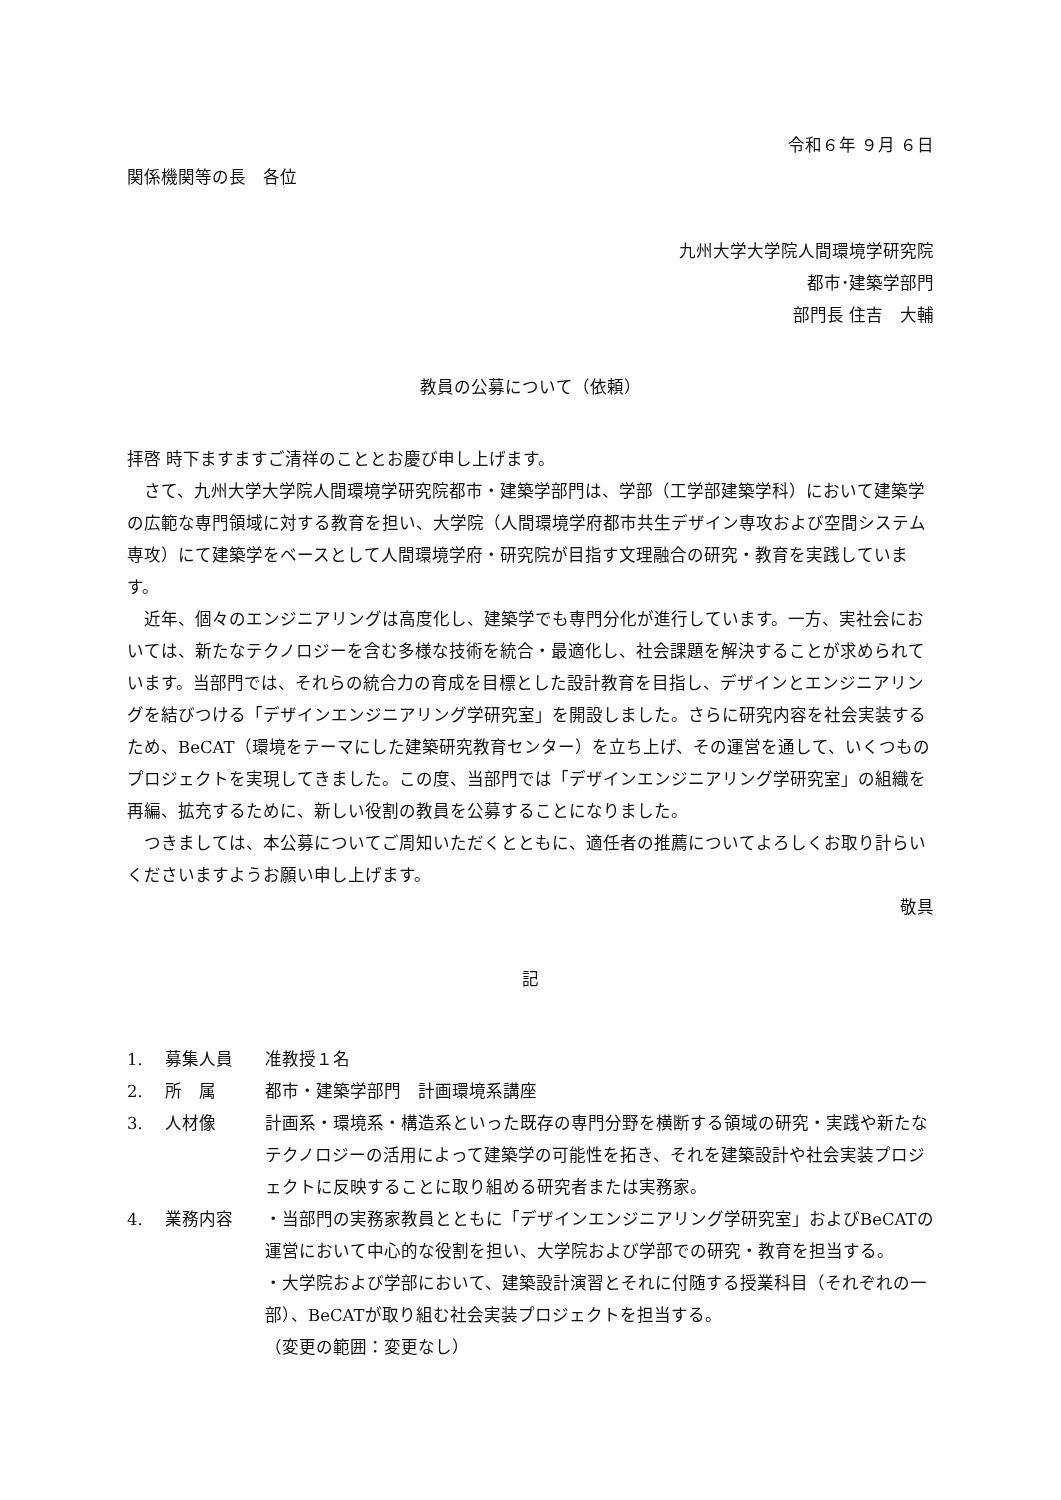令和６年 ９月 ６日
関係機関等の長　各位
九州大学大学院人間環境学研究院
都市･建築学部門
部門長 住吉　大輔
教員の公募について（依頼）
拝啓 時下ますますご清祥のこととお慶び申し上げます。
さて、九州大学大学院人間環境学研究院都市・建築学部門は、学部（工学部建築学科）において建築学の広範な専門領域に対する教育を担い、大学院（人間環境学府都市共生デザイン専攻および空間システム専攻）にて建築学をベースとして人間環境学府・研究院が目指す文理融合の研究・教育を実践しています。
近年、個々のエンジニアリングは高度化し、建築学でも専門分化が進行しています。一方、実社会においては、新たなテクノロジーを含む多様な技術を統合・最適化し、社会課題を解決することが求められています。当部門では、それらの統合力の育成を目標とした設計教育を目指し、デザインとエンジニアリングを結びつける「デザインエンジニアリング学研究室」を開設しました。さらに研究内容を社会実装するため、BeCAT（環境をテーマにした建築研究教育センター）を立ち上げ、その運営を通して、いくつものプロジェクトを実現してきました。この度、当部門では「デザインエンジニアリング学研究室」の組織を再編、拡充するために、新しい役割の教員を公募することになりました。
つきましては、本公募についてご周知いただくとともに、適任者の推薦についてよろしくお取り計らいくださいますようお願い申し上げます。
敬具
記
| 1. | 募集人員 | 准教授１名 |
| 2. | 所 属 | 都市・建築学部門 計画環境系講座 |
| 3. | 人材像 | 計画系・環境系・構造系といった既存の専門分野を横断する領域の研究・実践や新たなテクノロジーの活用によって建築学の可能性を拓き、それを建築設計や社会実装プロジェクトに反映することに取り組める研究者または実務家。 |
| 4. | 業務内容 | ・当部門の実務家教員とともに「デザインエンジニアリング学研究室」およびBeCATの運営において中心的な役割を担い、大学院および学部での研究・教育を担当する。 ・大学院および学部において、建築設計演習とそれに付随する授業科目（それぞれの一部）、BeCATが取り組む社会実装プロジェクトを担当する。 （変更の範囲：変更なし） |